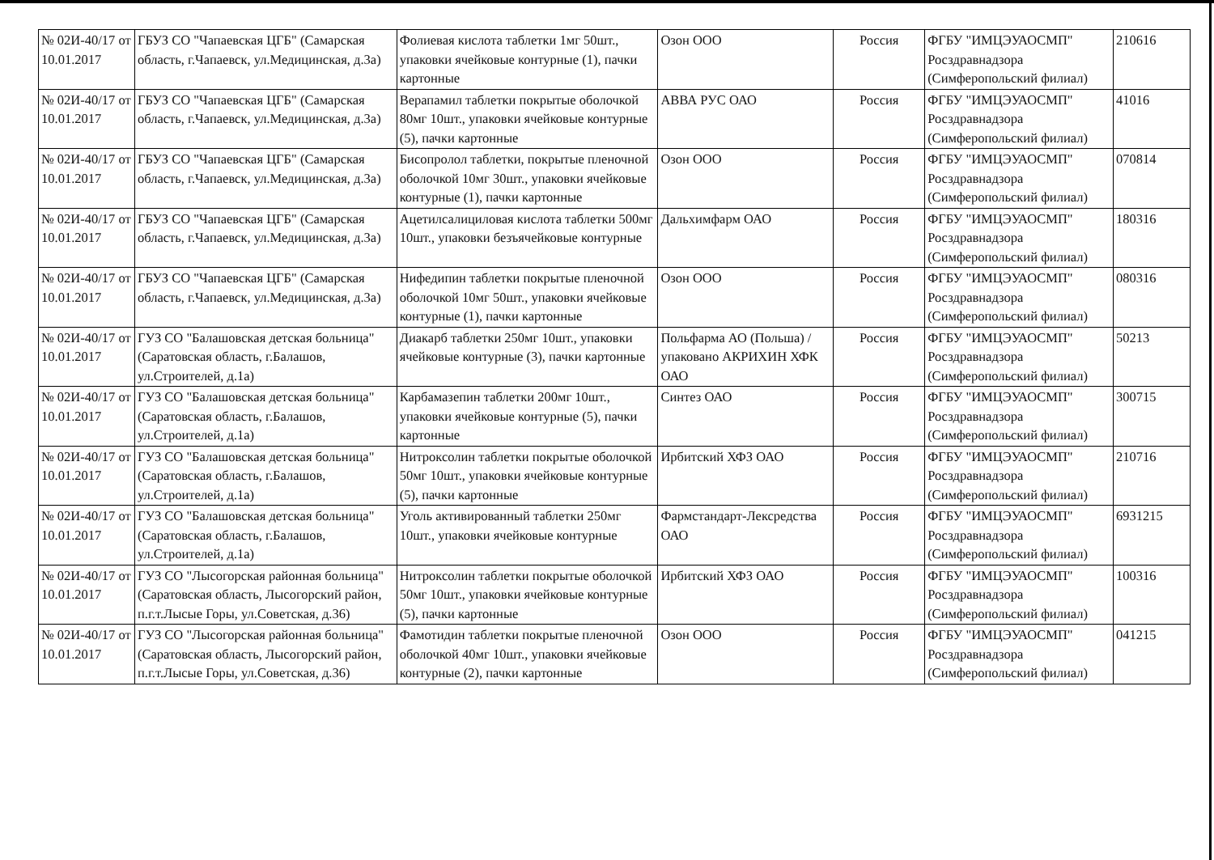| № 02И-40/17 от 10.01.2017 | ГБУЗ СО "Чапаевская ЦГБ" (Самарская область, г.Чапаевск, ул.Медицинская, д.3а) | Фолиевая кислота таблетки 1мг 50шт., упаковки ячейковые контурные (1), пачки картонные | Озон ООО | Россия | ФГБУ "ИМЦЭУАОСМП" Росздравнадзора (Симферопольский филиал) | 210616 |
| № 02И-40/17 от 10.01.2017 | ГБУЗ СО "Чапаевская ЦГБ" (Самарская область, г.Чапаевск, ул.Медицинская, д.3а) | Верапамил таблетки покрытые оболочкой 80мг 10шт., упаковки ячейковые контурные (5), пачки картонные | АВВА РУС ОАО | Россия | ФГБУ "ИМЦЭУАОСМП" Росздравнадзора (Симферопольский филиал) | 41016 |
| № 02И-40/17 от 10.01.2017 | ГБУЗ СО "Чапаевская ЦГБ" (Самарская область, г.Чапаевск, ул.Медицинская, д.3а) | Бисопролол таблетки, покрытые пленочной оболочкой 10мг 30шт., упаковки ячейковые контурные (1), пачки картонные | Озон ООО | Россия | ФГБУ "ИМЦЭУАОСМП" Росздравнадзора (Симферопольский филиал) | 070814 |
| № 02И-40/17 от 10.01.2017 | ГБУЗ СО "Чапаевская ЦГБ" (Самарская область, г.Чапаевск, ул.Медицинская, д.3а) | Ацетилсалициловая кислота таблетки 500мг 10шт., упаковки безъячейковые контурные | Дальхимфарм ОАО | Россия | ФГБУ "ИМЦЭУАОСМП" Росздравнадзора (Симферопольский филиал) | 180316 |
| № 02И-40/17 от 10.01.2017 | ГБУЗ СО "Чапаевская ЦГБ" (Самарская область, г.Чапаевск, ул.Медицинская, д.3а) | Нифедипин таблетки покрытые пленочной оболочкой 10мг 50шт., упаковки ячейковые контурные (1), пачки картонные | Озон ООО | Россия | ФГБУ "ИМЦЭУАОСМП" Росздравнадзора (Симферопольский филиал) | 080316 |
| № 02И-40/17 от 10.01.2017 | ГУЗ СО "Балашовская детская больница" (Саратовская область, г.Балашов, ул.Строителей, д.1а) | Диакарб таблетки 250мг 10шт., упаковки ячейковые контурные (3), пачки картонные | Польфарма АО (Польша) /упаковано АКРИХИН ХФК ОАО | Россия | ФГБУ "ИМЦЭУАОСМП" Росздравнадзора (Симферопольский филиал) | 50213 |
| № 02И-40/17 от 10.01.2017 | ГУЗ СО "Балашовская детская больница" (Саратовская область, г.Балашов, ул.Строителей, д.1а) | Карбамазепин таблетки 200мг 10шт., упаковки ячейковые контурные (5), пачки картонные | Синтез ОАО | Россия | ФГБУ "ИМЦЭУАОСМП" Росздравнадзора (Симферопольский филиал) | 300715 |
| № 02И-40/17 от 10.01.2017 | ГУЗ СО "Балашовская детская больница" (Саратовская область, г.Балашов, ул.Строителей, д.1а) | Нитроксолин таблетки покрытые оболочкой 50мг 10шт., упаковки ячейковые контурные (5), пачки картонные | Ирбитский ХФЗ ОАО | Россия | ФГБУ "ИМЦЭУАОСМП" Росздравнадзора (Симферопольский филиал) | 210716 |
| № 02И-40/17 от 10.01.2017 | ГУЗ СО "Балашовская детская больница" (Саратовская область, г.Балашов, ул.Строителей, д.1а) | Уголь активированный таблетки 250мг 10шт., упаковки ячейковые контурные | Фармстандарт-Лексредства ОАО | Россия | ФГБУ "ИМЦЭУАОСМП" Росздравнадзора (Симферопольский филиал) | 6931215 |
| № 02И-40/17 от 10.01.2017 | ГУЗ СО "Лысогорская районная больница" (Саратовская область, Лысогорский район, п.г.т.Лысые Горы, ул.Советская, д.36) | Нитроксолин таблетки покрытые оболочкой 50мг 10шт., упаковки ячейковые контурные (5), пачки картонные | Ирбитский ХФЗ ОАО | Россия | ФГБУ "ИМЦЭУАОСМП" Росздравнадзора (Симферопольский филиал) | 100316 |
| № 02И-40/17 от 10.01.2017 | ГУЗ СО "Лысогорская районная больница" (Саратовская область, Лысогорский район, п.г.т.Лысые Горы, ул.Советская, д.36) | Фамотидин таблетки покрытые пленочной оболочкой 40мг 10шт., упаковки ячейковые контурные (2), пачки картонные | Озон ООО | Россия | ФГБУ "ИМЦЭУАОСМП" Росздравнадзора (Симферопольский филиал) | 041215 |